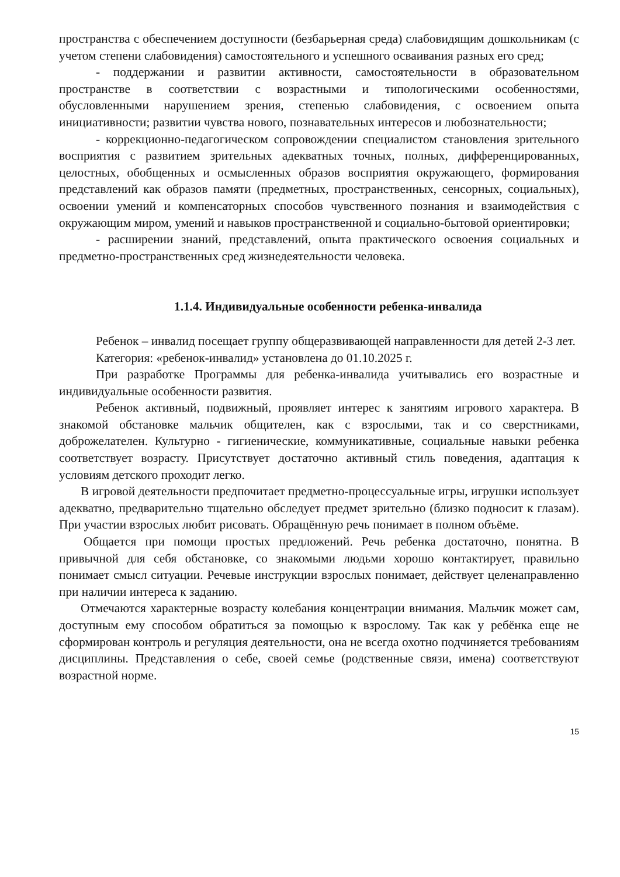пространства с обеспечением доступности (безбарьерная среда) слабовидящим дошкольникам (с учетом степени слабовидения) самостоятельного и успешного осваивания разных его сред;
- поддержании и развитии активности, самостоятельности в образовательном пространстве в соответствии с возрастными и типологическими особенностями, обусловленными нарушением зрения, степенью слабовидения, с освоением опыта инициативности; развитии чувства нового, познавательных интересов и любознательности;
- коррекционно-педагогическом сопровождении специалистом становления зрительного восприятия с развитием зрительных адекватных точных, полных, дифференцированных, целостных, обобщенных и осмысленных образов восприятия окружающего, формирования представлений как образов памяти (предметных, пространственных, сенсорных, социальных), освоении умений и компенсаторных способов чувственного познания и взаимодействия с окружающим миром, умений и навыков пространственной и социально-бытовой ориентировки;
- расширении знаний, представлений, опыта практического освоения социальных и предметно-пространственных сред жизнедеятельности человека.
1.1.4. Индивидуальные особенности ребенка-инвалида
Ребенок – инвалид посещает группу общеразвивающей направленности для детей 2-3 лет.
Категория: «ребенок-инвалид» установлена до 01.10.2025 г.
При разработке Программы для ребенка-инвалида учитывались его возрастные и индивидуальные особенности развития.
Ребенок активный, подвижный, проявляет интерес к занятиям игрового характера. В знакомой обстановке мальчик общителен, как с взрослыми, так и со сверстниками, доброжелателен. Культурно - гигиенические, коммуникативные, социальные навыки ребенка соответствует возрасту. Присутствует достаточно активный стиль поведения, адаптация к условиям детского проходит легко.
В игровой деятельности предпочитает предметно-процессуальные игры, игрушки использует адекватно, предварительно тщательно обследует предмет зрительно (близко подносит к глазам). При участии взрослых любит рисовать. Обращённую речь понимает в полном объёме.
Общается при помощи простых предложений. Речь ребенка достаточно, понятна. В привычной для себя обстановке, со знакомыми людьми хорошо контактирует, правильно понимает смысл ситуации. Речевые инструкции взрослых понимает, действует целенаправленно при наличии интереса к заданию.
Отмечаются характерные возрасту колебания концентрации внимания. Мальчик может сам, доступным ему способом обратиться за помощью к взрослому. Так как у ребёнка еще не сформирован контроль и регуляция деятельности, она не всегда охотно подчиняется требованиям дисциплины. Представления о себе, своей семье (родственные связи, имена) соответствуют возрастной норме.
15